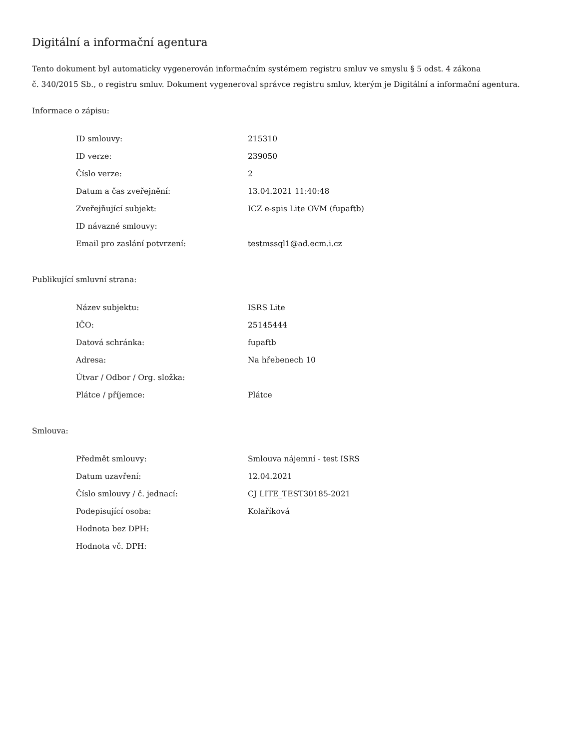Digitální a informační agentura
Tento dokument byl automaticky vygenerován informačním systémem registru smluv ve smyslu § 5 odst. 4 zákona
č. 340/2015 Sb., o registru smluv. Dokument vygeneroval správce registru smluv, kterým je Digitální a informační agentura.
Informace o zápisu:
| ID smlouvy: | 215310 |
| ID verze: | 239050 |
| Číslo verze: | 2 |
| Datum a čas zveřejnění: | 13.04.2021 11:40:48 |
| Zveřejňující subjekt: | ICZ e-spis Lite OVM (fupaftb) |
| ID návazné smlouvy: | |
| Email pro zaslání potvrzení: | testmssql1@ad.ecm.i.cz |
Publikující smluvní strana:
| Název subjektu: | ISRS Lite |
| IČO: | 25145444 |
| Datová schránka: | fupaftb |
| Adresa: | Na hřebenech 10 |
| Útvar / Odbor / Org. složka: | |
| Plátce / příjemce: | Plátce |
Smlouva:
| Předmět smlouvy: | Smlouva nájemní - test ISRS |
| Datum uzavření: | 12.04.2021 |
| Číslo smlouvy / č. jednací: | CJ LITE_TEST30185-2021 |
| Podepisující osoba: | Kolaříková |
| Hodnota bez DPH: | |
| Hodnota vč. DPH: | |